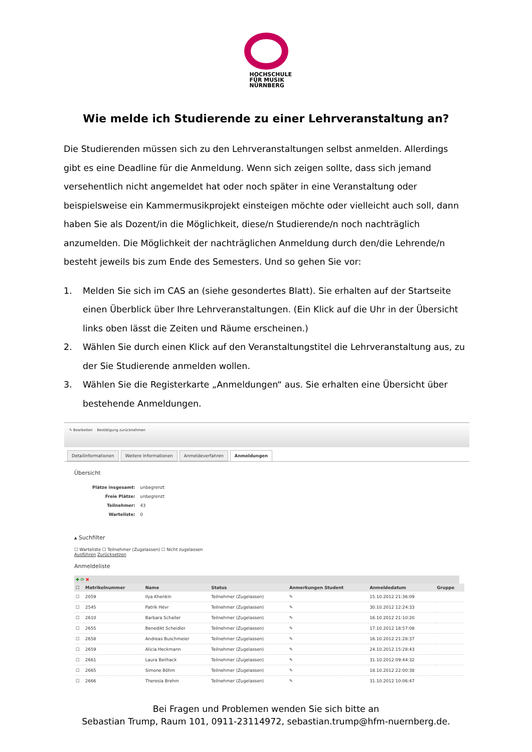HOCHSCHULE
FÜR MUSIK
NÜRNBERG
Wie melde ich Studierende zu einer Lehrveranstaltung an?
Die Studierenden müssen sich zu den Lehrveranstaltungen selbst anmelden. Allerdings gibt es eine Deadline für die Anmeldung. Wenn sich zeigen sollte, dass sich jemand versehentlich nicht angemeldet hat oder noch später in eine Veranstaltung oder beispielsweise ein Kammermusikprojekt einsteigen möchte oder vielleicht auch soll, dann haben Sie als Dozent/in die Möglichkeit, diese/n Studierende/n noch nachträglich anzumelden. Die Möglichkeit der nachträglichen Anmeldung durch den/die Lehrende/n besteht jeweils bis zum Ende des Semesters. Und so gehen Sie vor:
1. Melden Sie sich im CAS an (siehe gesondertes Blatt). Sie erhalten auf der Startseite einen Überblick über Ihre Lehrveranstaltungen. (Ein Klick auf die Uhr in der Übersicht links oben lässt die Zeiten und Räume erscheinen.)
2. Wählen Sie durch einen Klick auf den Veranstaltungstitel die Lehrveranstaltung aus, zu der Sie Studierende anmelden wollen.
3. Wählen Sie die Registerkarte „Anmeldungen“ aus. Sie erhalten eine Übersicht über bestehende Anmeldungen.
✎ Bearbeiten Bestätigung zurücknehmen
Detailinformationen Weitere Informationen Anmeldeverfahren Anmeldungen
Übersicht
| Plätze insgesamt: | unbegrenzt |
| Freie Plätze: | unbegrenzt |
| Teilnehmer: | 43 |
| Warteliste: | 0 |
▴ Suchfilter
☐ Warteliste ☐ Teilnehmer (Zugelassen) ☐ Nicht zugelassen
Ausführen Zurücksetzen
Anmeldeliste
✚ ⟳ ✖
| ☐ | Matrikelnummer | Name | Status | Anmerkungen Student | Anmeldedatum | Gruppe |
| --- | --- | --- | --- | --- | --- | --- |
| ☐ | 2059 | Ilya Khenkin | Teilnehmer (Zugelassen) | ✎ | 15.10.2012 21:36:09 | |
| ☐ | 2545 | Patrik Hévr | Teilnehmer (Zugelassen) | ✎ | 30.10.2012 12:24:33 | |
| ☐ | 2610 | Barbara Schaller | Teilnehmer (Zugelassen) | ✎ | 16.10.2012 21:10:20 | |
| ☐ | 2655 | Benedikt Scheidler | Teilnehmer (Zugelassen) | ✎ | 17.10.2012 18:57:08 | |
| ☐ | 2658 | Andreas Buschmeier | Teilnehmer (Zugelassen) | ✎ | 16.10.2012 21:28:37 | |
| ☐ | 2659 | Alicia Heckmann | Teilnehmer (Zugelassen) | ✎ | 24.10.2012 15:28:43 | |
| ☐ | 2661 | Laura Beilhack | Teilnehmer (Zugelassen) | ✎ | 31.10.2012 09:44:32 | |
| ☐ | 2665 | Simone Böhm | Teilnehmer (Zugelassen) | ✎ | 18.10.2012 22:00:38 | |
| ☐ | 2666 | Theresia Brehm | Teilnehmer (Zugelassen) | ✎ | 31.10.2012 10:06:47 | |
Bei Fragen und Problemen wenden Sie sich bitte an
Sebastian Trump, Raum 101, 0911-23114972, sebastian.trump@hfm-nuernberg.de.